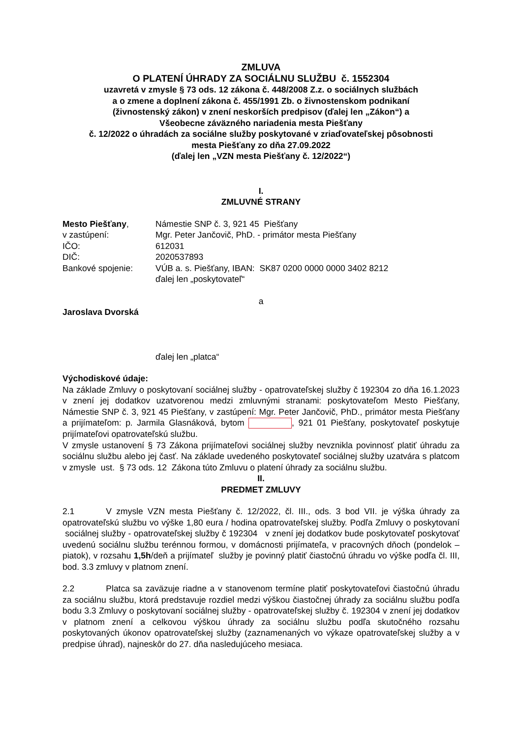ZMLUVA
O PLATENÍ ÚHRADY ZA SOCIÁLNU SLUŽBU č. 1552304
uzavretá v zmysle § 73 ods. 12 zákona č. 448/2008 Z.z. o sociálnych službách
a o zmene a doplnení zákona č. 455/1991 Zb. o živnostenskom podnikaní
(živnostenský zákon) v znení neskorších predpisov (ďalej len „Zákon“) a
Všeobecne záväzného nariadenia mesta Piešťany
č. 12/2022 o úhradách za sociálne služby poskytované v zriaďovateľskej pôsobnosti
mesta Piešťany zo dňa 27.09.2022
(ďalej len „VZN mesta Piešťany č. 12/2022“)
I.
ZMLUVNÉ STRANY
| Mesto Piešťany , | Námestie SNP č. 3, 921 45 Piešťany |
| v zastúpení: | Mgr. Peter Jančovič, PhD. - primátor mesta Piešťany |
| IČO: | 612031 |
| DIČ: | 2020537893 |
| Bankové spojenie: | VÚB a. s. Piešťany, IBAN: SK87 0200 0000 0000 3402 8212 |
| | ďalej len „poskytovateľ“ |
a
Jaroslava Dvorská
ďalej len „platca“
Východiskové údaje:
Na základe Zmluvy o poskytovaní sociálnej služby - opatrovateľskej služby č 192304 zo dňa 16.1.2023 v znení jej dodatkov uzatvorenou medzi zmluvnými stranami: poskytovateľom Mesto Piešťany, Námestie SNP č. 3, 921 45 Piešťany, v zastúpení: Mgr. Peter Jančovič, PhD., primátor mesta Piešťany a prijímateľom: p. Jarmila Glasnáková, bytom , 921 01 Piešťany, poskytovateľ poskytuje prijímateľovi opatrovateľskú službu.
V zmysle ustanovení § 73 Zákona prijímateľovi sociálnej služby nevznikla povinnosť platiť úhradu za sociálnu službu alebo jej časť. Na základe uvedeného poskytovateľ sociálnej služby uzatvára s platcom v zmysle ust. § 73 ods. 12 Zákona túto Zmluvu o platení úhrady za sociálnu službu.
II.
PREDMET ZMLUVY
2.1 V zmysle VZN mesta Piešťany č. 12/2022, čl. III., ods. 3 bod VII. je výška úhrady za opatrovateľskú službu vo výške 1,80 eura / hodina opatrovateľskej služby. Podľa Zmluvy o poskytovaní sociálnej služby - opatrovateľskej služby č 192304 v znení jej dodatkov bude poskytovateľ poskytovať uvedenú sociálnu službu terénnou formou, v domácnosti prijímateľa, v pracovných dňoch (pondelok – piatok), v rozsahu 1,5h/deň a prijímateľ služby je povinný platiť čiastočnú úhradu vo výške podľa čl. III, bod. 3.3 zmluvy v platnom znení.
2.2 Platca sa zaväzuje riadne a v stanovenom termíne platiť poskytovateľovi čiastočnú úhradu za sociálnu službu, ktorá predstavuje rozdiel medzi výškou čiastočnej úhrady za sociálnu službu podľa bodu 3.3 Zmluvy o poskytovaní sociálnej služby - opatrovateľskej služby č. 192304 v znení jej dodatkov v platnom znení a celkovou výškou úhrady za sociálnu službu podľa skutočného rozsahu poskytovaných úkonov opatrovateľskej služby (zaznamenaných vo výkaze opatrovateľskej služby a v predpise úhrad), najneskôr do 27. dňa nasledujúceho mesiaca.